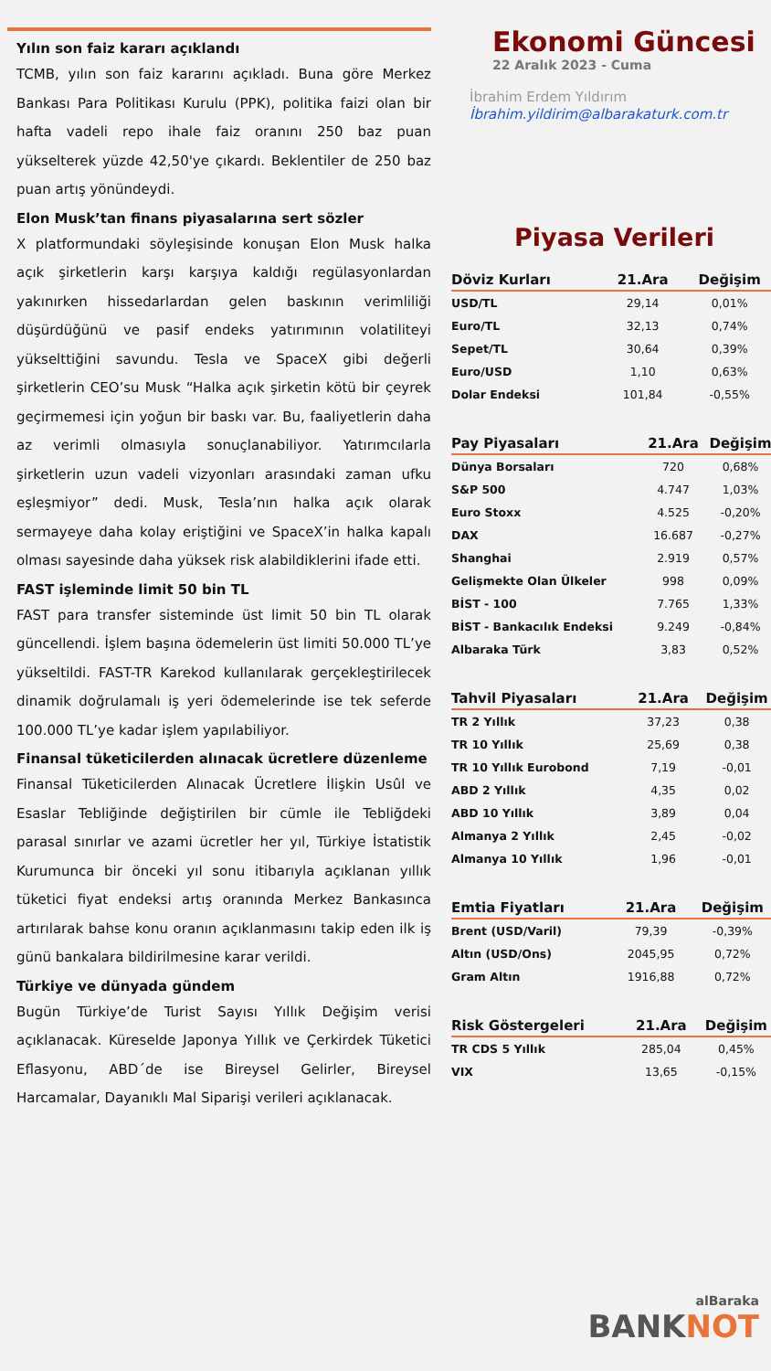Yılın son faiz kararı açıklandı
TCMB, yılın son faiz kararını açıkladı. Buna göre Merkez Bankası Para Politikası Kurulu (PPK), politika faizi olan bir hafta vadeli repo ihale faiz oranını 250 baz puan yükselterek yüzde 42,50'ye çıkardı. Beklentiler de 250 baz puan artış yönündeydi.
Elon Musk’tan finans piyasalarına sert sözler
X platformundaki söyleşisinde konuşan Elon Musk halka açık şirketlerin karşı karşıya kaldığı regülasyonlardan yakınırken hissedarlardan gelen baskının verimliliği düşürdüğünü ve pasif endeks yatırımının volatiliteyi yükselttiğini savundu. Tesla ve SpaceX gibi değerli şirketlerin CEO’su Musk “Halka açık şirketin kötü bir çeyrek geçirmemesi için yoğun bir baskı var. Bu, faaliyetlerin daha az verimli olmasıyla sonuçlanabiliyor. Yatırımcılarla şirketlerin uzun vadeli vizyonları arasındaki zaman ufku eşleşmiyor” dedi. Musk, Tesla’nın halka açık olarak sermayeye daha kolay eriştiğini ve SpaceX’in halka kapalı olması sayesinde daha yüksek risk alabildiklerini ifade etti.
FAST işleminde limit 50 bin TL
FAST para transfer sisteminde üst limit 50 bin TL olarak güncellendi. İşlem başına ödemelerin üst limiti 50.000 TL’ye yükseltildi. FAST-TR Karekod kullanılarak gerçekleştirilecek dinamik doğrulamalı iş yeri ödemelerinde ise tek seferde 100.000 TL’ye kadar işlem yapılabiliyor.
Finansal tüketicilerden alınacak ücretlere düzenleme
Finansal Tüketicilerden Alınacak Ücretlere İlişkin Usûl ve Esaslar Tebliğinde değiştirilen bir cümle ile Tebliğdeki parasal sınırlar ve azami ücretler her yıl, Türkiye İstatistik Kurumunca bir önceki yıl sonu itibarıyla açıklanan yıllık tüketici fiyat endeksi artış oranında Merkez Bankasınca artırılarak bahse konu oranın açıklanmasını takip eden ilk iş günü bankalara bildirilmesine karar verildi.
Türkiye ve dünyada gündem
Bugün Türkiye’de Turist Sayısı Yıllık Değişim verisi açıklanacak. Küreselde Japonya Yıllık ve Çerkirdek Tüketici Eflasyonu, ABD´de ise Bireysel Gelirler, Bireysel Harcamalar, Dayanıklı Mal Siparişi verileri açıklanacak.
Ekonomi Güncesi
22 Aralık 2023 - Cuma
İbrahim Erdem Yıldırım
İbrahim.yildirim@albarakaturk.com.tr
Piyasa Verileri
| Döviz Kurları | 21.Ara | Değişim |
| --- | --- | --- |
| USD/TL | 29,14 | 0,01% |
| Euro/TL | 32,13 | 0,74% |
| Sepet/TL | 30,64 | 0,39% |
| Euro/USD | 1,10 | 0,63% |
| Dolar Endeksi | 101,84 | -0,55% |
| Pay Piyasaları | 21.Ara | Değişim |
| --- | --- | --- |
| Dünya Borsaları | 720 | 0,68% |
| S&P 500 | 4.747 | 1,03% |
| Euro Stoxx | 4.525 | -0,20% |
| DAX | 16.687 | -0,27% |
| Shanghai | 2.919 | 0,57% |
| Gelişmekte Olan Ülkeler | 998 | 0,09% |
| BİST - 100 | 7.765 | 1,33% |
| BİST - Bankacılık Endeksi | 9.249 | -0,84% |
| Albaraka Türk | 3,83 | 0,52% |
| Tahvil Piyasaları | 21.Ara | Değişim |
| --- | --- | --- |
| TR 2 Yıllık | 37,23 | 0,38 |
| TR 10 Yıllık | 25,69 | 0,38 |
| TR 10 Yıllık Eurobond | 7,19 | -0,01 |
| ABD 2 Yıllık | 4,35 | 0,02 |
| ABD 10 Yıllık | 3,89 | 0,04 |
| Almanya 2 Yıllık | 2,45 | -0,02 |
| Almanya 10 Yıllık | 1,96 | -0,01 |
| Emtia Fiyatları | 21.Ara | Değişim |
| --- | --- | --- |
| Brent (USD/Varil) | 79,39 | -0,39% |
| Altın (USD/Ons) | 2045,95 | 0,72% |
| Gram Altın | 1916,88 | 0,72% |
| Risk Göstergeleri | 21.Ara | Değişim |
| --- | --- | --- |
| TR CDS 5 Yıllık | 285,04 | 0,45% |
| VIX | 13,65 | -0,15% |
alBaraka
BANKNOT